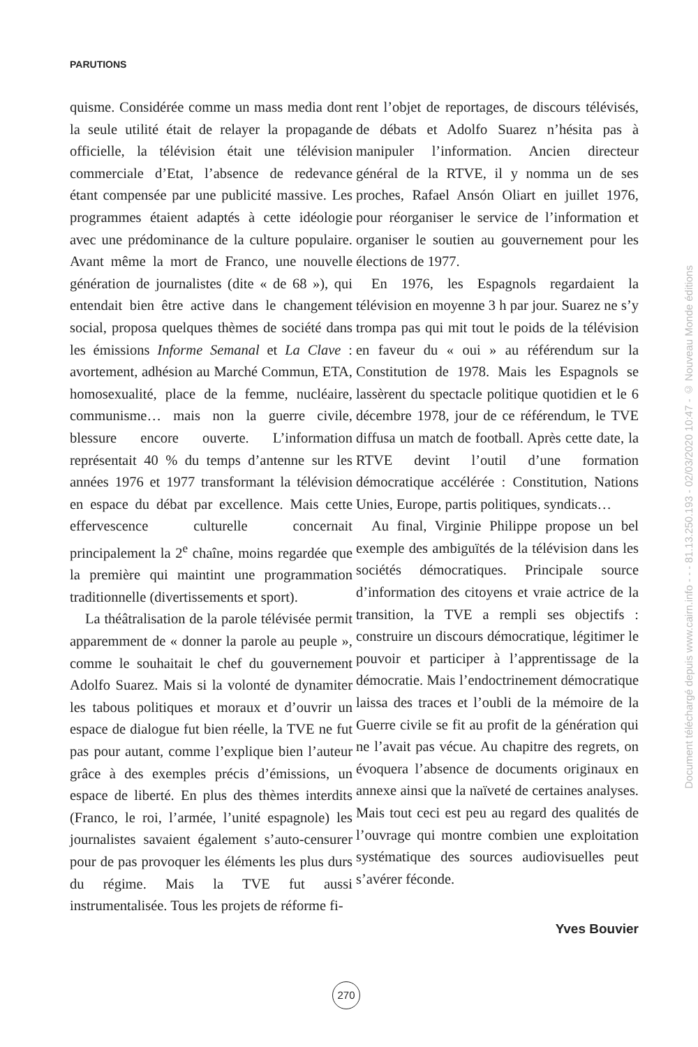PARUTIONS
quisme. Considérée comme un mass media dont la seule utilité était de relayer la propagande officielle, la télévision était une télévision commerciale d’Etat, l’absence de redevance étant compensée par une publicité massive. Les programmes étaient adaptés à cette idéologie avec une prédominance de la culture populaire. Avant même la mort de Franco, une nouvelle génération de journalistes (dite « de 68 »), qui entendait bien être active dans le changement social, proposa quelques thèmes de société dans les émissions Informe Semanal et La Clave : avortement, adhésion au Marché Commun, ETA, homosexualité, place de la femme, nucléaire, communisme… mais non la guerre civile, blessure encore ouverte. L’information représentait 40 % du temps d’antenne sur les années 1976 et 1977 transformant la télévision en espace du débat par excellence. Mais cette effervescence culturelle concernait principalement la 2<sup>e</sup> chaîne, moins regardée que la première qui maintint une programmation traditionnelle (divertissements et sport).
La théâtralisation de la parole télévisée permit apparemment de « donner la parole au peuple », comme le souhaitait le chef du gouvernement Adolfo Suarez. Mais si la volonté de dynamiter les tabous politiques et moraux et d’ouvrir un espace de dialogue fut bien réelle, la TVE ne fut pas pour autant, comme l’explique bien l’auteur grâce à des exemples précis d’émissions, un espace de liberté. En plus des thèmes interdits (Franco, le roi, l’armée, l’unité espagnole) les journalistes savaient également s’auto-censurer pour de pas provoquer les éléments les plus durs du régime. Mais la TVE fut aussi instrumentalisée. Tous les projets de réforme fi-
rent l’objet de reportages, de discours télévisés, de débats et Adolfo Suarez n’hésita pas à manipuler l’information. Ancien directeur général de la RTVE, il y nomma un de ses proches, Rafael Ansón Oliart en juillet 1976, pour réorganiser le service de l’information et organiser le soutien au gouvernement pour les élections de 1977.
En 1976, les Espagnols regardaient la télévision en moyenne 3 h par jour. Suarez ne s’y trompa pas qui mit tout le poids de la télévision en faveur du « oui » au référendum sur la Constitution de 1978. Mais les Espagnols se lassèrent du spectacle politique quotidien et le 6 décembre 1978, jour de ce référendum, le TVE diffusa un match de football. Après cette date, la RTVE devint l’outil d’une formation démocratique accélérée : Constitution, Nations Unies, Europe, partis politiques, syndicats…
Au final, Virginie Philippe propose un bel exemple des ambiguïtés de la télévision dans les sociétés démocratiques. Principale source d’information des citoyens et vraie actrice de la transition, la TVE a rempli ses objectifs : construire un discours démocratique, légitimer le pouvoir et participer à l’apprentissage de la démocratie. Mais l’endoctrinement démocratique laissa des traces et l’oubli de la mémoire de la Guerre civile se fit au profit de la génération qui ne l’avait pas vécue. Au chapitre des regrets, on évoquera l’absence de documents originaux en annexe ainsi que la naïveté de certaines analyses. Mais tout ceci est peu au regard des qualités de l’ouvrage qui montre combien une exploitation systématique des sources audiovisuelles peut s’avérer féconde.
Yves Bouvier
270
Document téléchargé depuis www.cairn.info - - - 81.13.250.193 - 02/03/2020 10:47 - © Nouveau Monde éditions